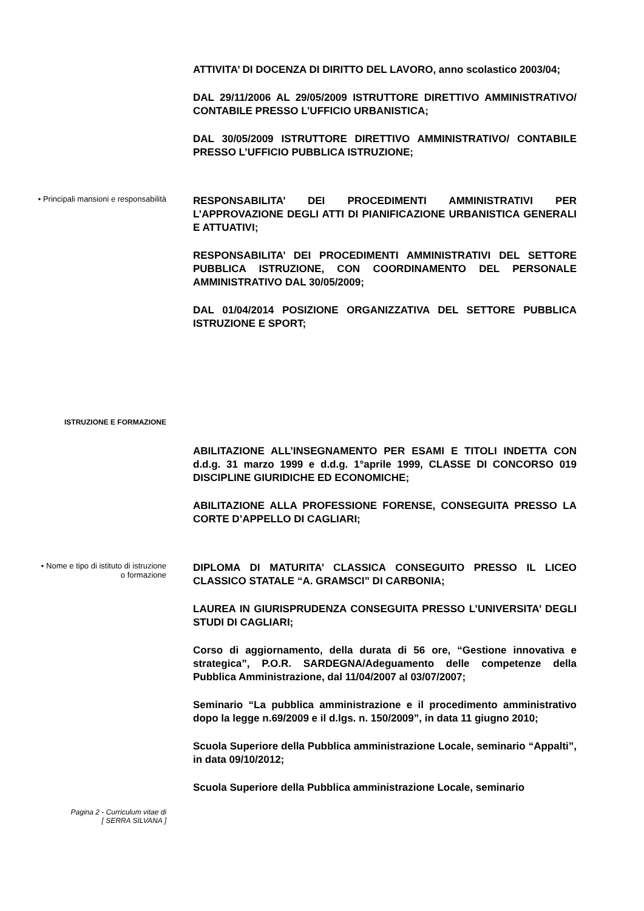ATTIVITA’ DI DOCENZA DI DIRITTO DEL LAVORO, anno scolastico 2003/04;
DAL 29/11/2006 AL 29/05/2009 ISTRUTTORE DIRETTIVO AMMINISTRATIVO/ CONTABILE PRESSO L’UFFICIO URBANISTICA;
DAL 30/05/2009 ISTRUTTORE DIRETTIVO AMMINISTRATIVO/ CONTABILE PRESSO L’UFFICIO PUBBLICA ISTRUZIONE;
• Principali mansioni e responsabilità
RESPONSABILITA’ DEI PROCEDIMENTI AMMINISTRATIVI PER L’APPROVAZIONE DEGLI ATTI DI PIANIFICAZIONE URBANISTICA GENERALI E ATTUATIVI;
RESPONSABILITA’ DEI PROCEDIMENTI AMMINISTRATIVI DEL SETTORE PUBBLICA ISTRUZIONE, CON COORDINAMENTO DEL PERSONALE AMMINISTRATIVO DAL 30/05/2009;
DAL 01/04/2014 POSIZIONE ORGANIZZATIVA DEL SETTORE PUBBLICA ISTRUZIONE E SPORT;
ISTRUZIONE E FORMAZIONE
ABILITAZIONE ALL’INSEGNAMENTO PER ESAMI E TITOLI INDETTA CON d.d.g. 31 marzo 1999 e d.d.g. 1°aprile 1999, CLASSE DI CONCORSO 019 DISCIPLINE GIURIDICHE ED ECONOMICHE;
ABILITAZIONE ALLA PROFESSIONE FORENSE, CONSEGUITA PRESSO LA CORTE D’APPELLO DI CAGLIARI;
• Nome e tipo di istituto di istruzione
o formazione
DIPLOMA DI MATURITA’ CLASSICA CONSEGUITO PRESSO IL LICEO CLASSICO STATALE “A. GRAMSCI” DI CARBONIA;
LAUREA IN GIURISPRUDENZA CONSEGUITA PRESSO L’UNIVERSITA’ DEGLI STUDI DI CAGLIARI;
Corso di aggiornamento, della durata di 56 ore, “Gestione innovativa e strategica”, P.O.R. SARDEGNA/Adeguamento delle competenze della Pubblica Amministrazione, dal 11/04/2007 al 03/07/2007;
Seminario “La pubblica amministrazione e il procedimento amministrativo dopo la legge n.69/2009 e il d.lgs. n. 150/2009”, in data 11 giugno 2010;
Scuola Superiore della Pubblica amministrazione Locale, seminario “Appalti”, in data 09/10/2012;
Scuola Superiore della Pubblica amministrazione Locale, seminario
Pagina 2 - Curriculum vitae di
[ SERRA SILVANA ]